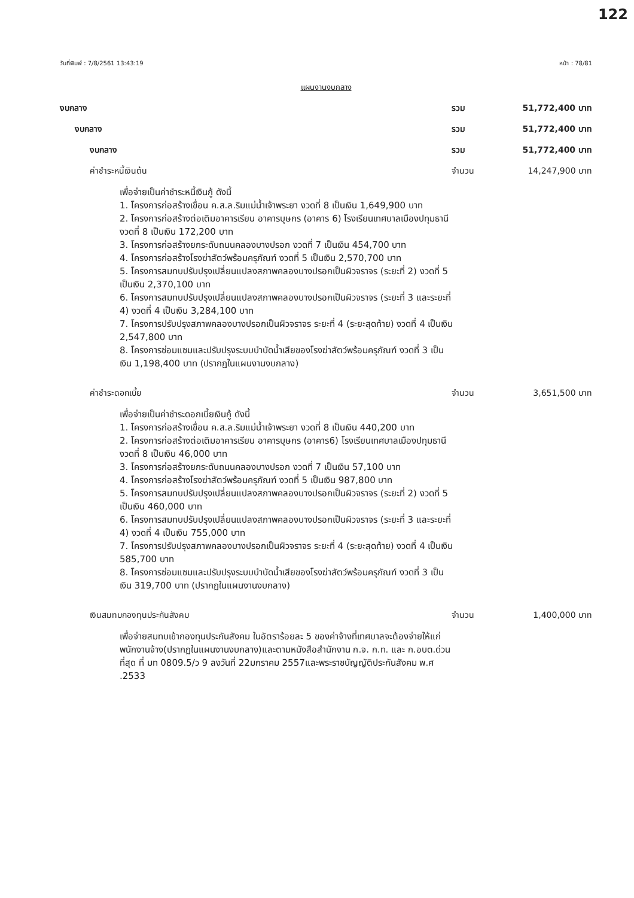122
วันที่พิมพ์ : 7/8/2561 13:43:19 หน้า : 78/81
แผนงานงบกลาง
งบกลาง รวม 51,772,400 บาท
งบกลาง รวม 51,772,400 บาท
งบกลาง รวม 51,772,400 บาท
ค่าชำระหนี้เงินต้น จำนวน 14,247,900 บาท
เพื่อจ่ายเป็นค่าชำระหนี้เงินกู้ ดังนี้
1. โครงการก่อสร้างเขื่อน ค.ส.ล.ริมแม่น้ำเจ้าพระยา งวดที่ 8 เป็นเงิน 1,649,900 บาท
2. โครงการก่อสร้างต่อเติมอาคารเรียน อาคารบุษกร (อาคาร 6) โรงเรียนเทศบาลเมืองปทุมธานี งวดที่ 8 เป็นเงิน 172,200 บาท
3. โครงการก่อสร้างยกระดับถนนคลองบางปรอก งวดที่ 7 เป็นเงิน 454,700 บาท
4. โครงการก่อสร้างโรงฆ่าสัตว์พร้อมครุภัณฑ์ งวดที่ 5 เป็นเงิน 2,570,700 บาท
5. โครงการสมทบปรับปรุงเปลี่ยนแปลงสภาพคลองบางปรอกเป็นผิวจราจร (ระยะที่ 2) งวดที่ 5 เป็นเงิน 2,370,100 บาท
6. โครงการสมทบปรับปรุงเปลี่ยนแปลงสภาพคลองบางปรอกเป็นผิวจราจร (ระยะที่ 3 และระยะที่ 4) งวดที่ 4 เป็นเงิน 3,284,100 บาท
7. โครงการปรับปรุงสภาพคลองบางปรอกเป็นผิวจราจร ระยะที่ 4 (ระยะสุดท้าย) งวดที่ 4 เป็นเงิน 2,547,800 บาท
8. โครงการซ่อมแซมและปรับปรุงระบบบำบัดน้ำเสียของโรงฆ่าสัตว์พร้อมครุภัณฑ์ งวดที่ 3 เป็นเงิน 1,198,400 บาท (ปรากฏในแผนงานงบกลาง)
ค่าชำระดอกเบี้ย จำนวน 3,651,500 บาท
เพื่อจ่ายเป็นค่าชำระดอกเบี้ยเงินกู้ ดังนี้
1. โครงการก่อสร้างเขื่อน ค.ส.ล.ริมแม่น้ำเจ้าพระยา งวดที่ 8 เป็นเงิน 440,200 บาท
2. โครงการก่อสร้างต่อเติมอาคารเรียน อาคารบุษกร (อาคาร6) โรงเรียนเทศบาลเมืองปทุมธานี งวดที่ 8 เป็นเงิน 46,000 บาท
3. โครงการก่อสร้างยกระดับถนนคลองบางปรอก งวดที่ 7 เป็นเงิน 57,100 บาท
4. โครงการก่อสร้างโรงฆ่าสัตว์พร้อมครุภัณฑ์ งวดที่ 5 เป็นเงิน 987,800 บาท
5. โครงการสมทบปรับปรุงเปลี่ยนแปลงสภาพคลองบางปรอกเป็นผิวจราจร (ระยะที่ 2) งวดที่ 5 เป็นเงิน 460,000 บาท
6. โครงการสมทบปรับปรุงเปลี่ยนแปลงสภาพคลองบางปรอกเป็นผิวจราจร (ระยะที่ 3 และระยะที่ 4) งวดที่ 4 เป็นเงิน 755,000 บาท
7. โครงการปรับปรุงสภาพคลองบางปรอกเป็นผิวจราจร ระยะที่ 4 (ระยะสุดท้าย) งวดที่ 4 เป็นเงิน 585,700 บาท
8. โครงการซ่อมแซมและปรับปรุงระบบบำบัดน้ำเสียของโรงฆ่าสัตว์พร้อมครุภัณฑ์ งวดที่ 3 เป็นเงิน 319,700 บาท (ปรากฏในแผนงานงบกลาง)
เงินสมทบกองทุนประกันสังคม จำนวน 1,400,000 บาท
เพื่อจ่ายสมทบเข้ากองทุนประกันสังคม ในอัตราร้อยละ 5 ของค่าจ้างที่เทศบาลจะต้องจ่ายให้แก่พนักงานจ้าง(ปรากฏในแผนงานงบกลาง)และตามหนังสือสำนักงาน ก.จ. ก.ท. และ ก.อบต.ด่วนที่สุด ที่ มท 0809.5/ว 9 ลงวันที่ 22มกราคม 2557และพระราชบัญญัติประกันสังคม พ.ศ .2533